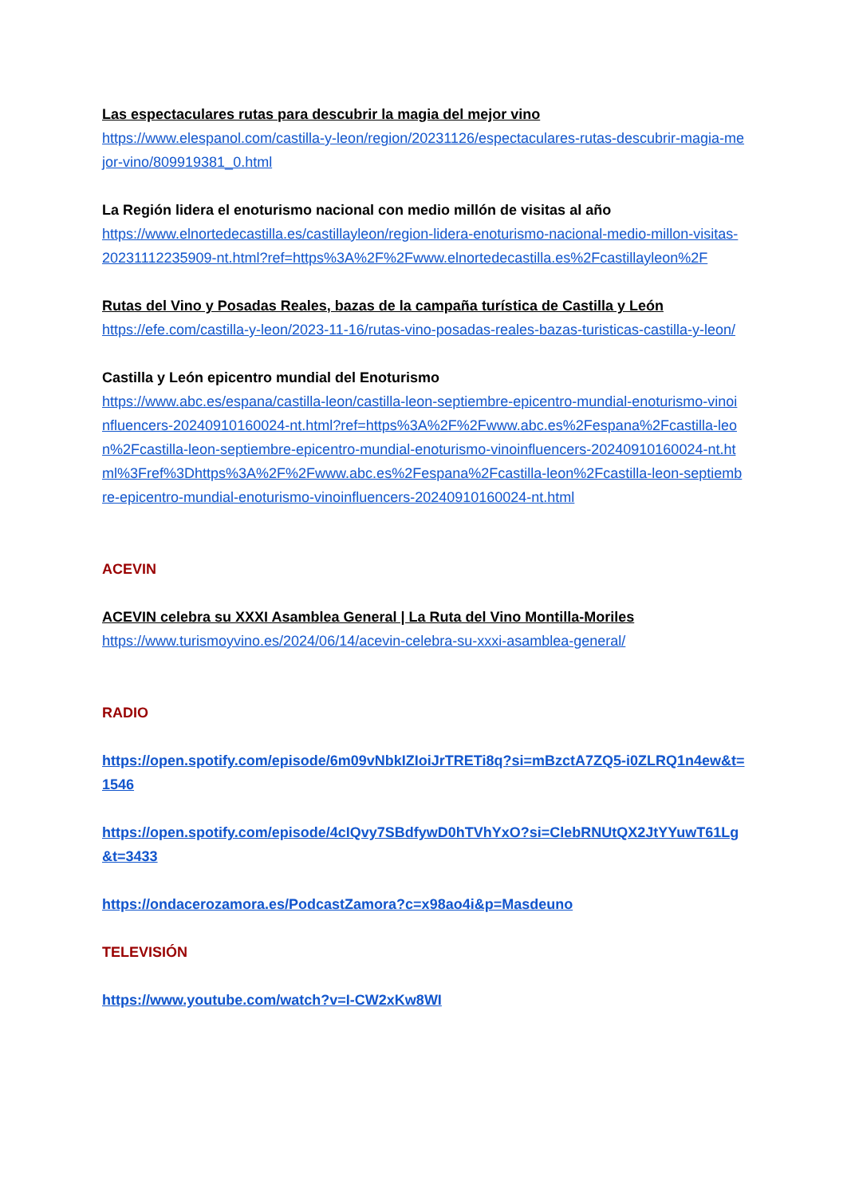Las espectaculares rutas para descubrir la magia del mejor vino
https://www.elespanol.com/castilla-y-leon/region/20231126/espectaculares-rutas-descubrir-magia-mejor-vino/809919381_0.html
La Región lidera el enoturismo nacional con medio millón de visitas al año
https://www.elnortedecastilla.es/castillayleon/region-lidera-enoturismo-nacional-medio-millon-visitas-20231112235909-nt.html?ref=https%3A%2F%2Fwww.elnortedecastilla.es%2Fcastillayleon%2F
Rutas del Vino y Posadas Reales, bazas de la campaña turística de Castilla y León
https://efe.com/castilla-y-leon/2023-11-16/rutas-vino-posadas-reales-bazas-turisticas-castilla-y-leon/
Castilla y León epicentro mundial del Enoturismo
https://www.abc.es/espana/castilla-leon/castilla-leon-septiembre-epicentro-mundial-enoturismo-vinoinfluencers-20240910160024-nt.html?ref=https%3A%2F%2Fwww.abc.es%2Fespana%2Fcastilla-leon%2Fcastilla-leon-septiembre-epicentro-mundial-enoturismo-vinoinfluencers-20240910160024-nt.html%3Fref%3Dhttps%3A%2F%2Fwww.abc.es%2Fespana%2Fcastilla-leon%2Fcastilla-leon-septiembre-epicentro-mundial-enoturismo-vinoinfluencers-20240910160024-nt.html
ACEVIN
ACEVIN celebra su XXXI Asamblea General | La Ruta del Vino Montilla-Moriles
https://www.turismoyvino.es/2024/06/14/acevin-celebra-su-xxxi-asamblea-general/
RADIO
https://open.spotify.com/episode/6m09vNbkIZIoiJrTRETi8q?si=mBzctA7ZQ5-i0ZLRQ1n4ew&t=1546
https://open.spotify.com/episode/4cIQvy7SBdfywD0hTVhYxO?si=ClebRNUtQX2JtYYuwT61Lg&t=3433
https://ondacerozamora.es/PodcastZamora?c=x98ao4i&p=Masdeuno
TELEVISIÓN
https://www.youtube.com/watch?v=I-CW2xKw8WI